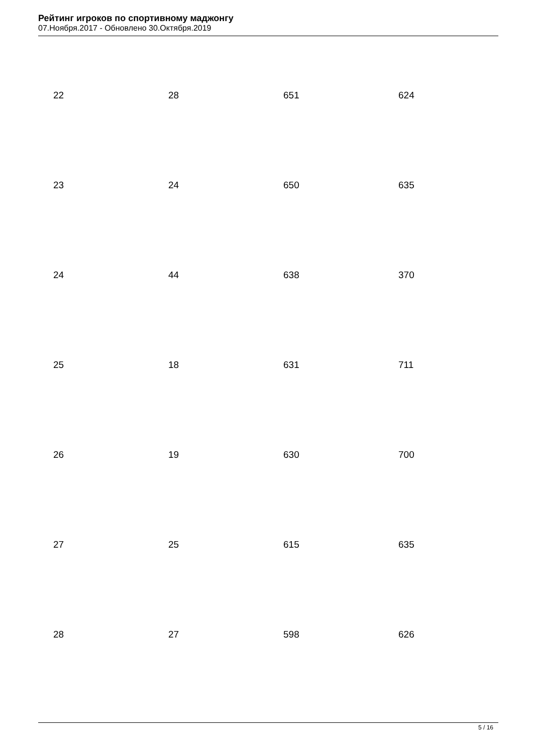Рейтинг игроков по спортивному маджонгу
07.Ноября.2017 - Обновлено 30.Октября.2019
| 22 | 28 | 651 | 624 |
| 23 | 24 | 650 | 635 |
| 24 | 44 | 638 | 370 |
| 25 | 18 | 631 | 711 |
| 26 | 19 | 630 | 700 |
| 27 | 25 | 615 | 635 |
| 28 | 27 | 598 | 626 |
5 / 16